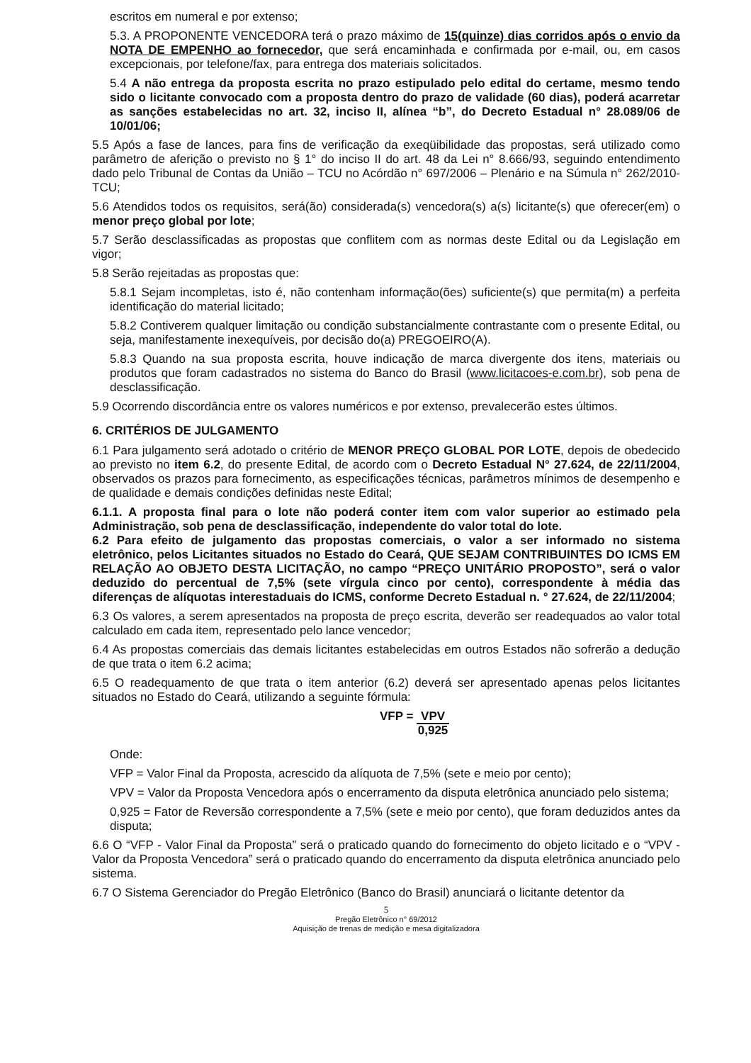escritos em numeral e por extenso;
5.3. A PROPONENTE VENCEDORA terá o prazo máximo de 15(quinze) dias corridos após o envio da NOTA DE EMPENHO ao fornecedor, que será encaminhada e confirmada por e-mail, ou, em casos excepcionais, por telefone/fax, para entrega dos materiais solicitados.
5.4 A não entrega da proposta escrita no prazo estipulado pelo edital do certame, mesmo tendo sido o licitante convocado com a proposta dentro do prazo de validade (60 dias), poderá acarretar as sanções estabelecidas no art. 32, inciso II, alínea “b”, do Decreto Estadual n° 28.089/06 de 10/01/06;
5.5 Após a fase de lances, para fins de verificação da exeqüibilidade das propostas, será utilizado como parâmetro de aferição o previsto no § 1° do inciso II do art. 48 da Lei n° 8.666/93, seguindo entendimento dado pelo Tribunal de Contas da União – TCU no Acórdão n° 697/2006 – Plenário e na Súmula n° 262/2010-TCU;
5.6 Atendidos todos os requisitos, será(ão) considerada(s) vencedora(s) a(s) licitante(s) que oferecer(em) o menor preço global por lote;
5.7 Serão desclassificadas as propostas que conflitem com as normas deste Edital ou da Legislação em vigor;
5.8 Serão rejeitadas as propostas que:
5.8.1 Sejam incompletas, isto é, não contenham informação(ões) suficiente(s) que permita(m) a perfeita identificação do material licitado;
5.8.2 Contiverem qualquer limitação ou condição substancialmente contrastante com o presente Edital, ou seja, manifestamente inexequíveis, por decisão do(a) PREGOEIRO(A).
5.8.3 Quando na sua proposta escrita, houve indicação de marca divergente dos itens, materiais ou produtos que foram cadastrados no sistema do Banco do Brasil (www.licitacoes-e.com.br), sob pena de desclassificação.
5.9 Ocorrendo discordância entre os valores numéricos e por extenso, prevalecerão estes últimos.
6. CRITÉRIOS DE JULGAMENTO
6.1 Para julgamento será adotado o critério de MENOR PREÇO GLOBAL POR LOTE, depois de obedecido ao previsto no item 6.2, do presente Edital, de acordo com o Decreto Estadual N° 27.624, de 22/11/2004, observados os prazos para fornecimento, as especificações técnicas, parâmetros mínimos de desempenho e de qualidade e demais condições definidas neste Edital;
6.1.1. A proposta final para o lote não poderá conter item com valor superior ao estimado pela Administração, sob pena de desclassificação, independente do valor total do lote.
6.2 Para efeito de julgamento das propostas comerciais, o valor a ser informado no sistema eletrônico, pelos Licitantes situados no Estado do Ceará, QUE SEJAM CONTRIBUINTES DO ICMS EM RELAÇÃO AO OBJETO DESTA LICITAÇÃO, no campo “PREÇO UNITÁRIO PROPOSTO”, será o valor deduzido do percentual de 7,5% (sete vírgula cinco por cento), correspondente à média das diferenças de alíquotas interestaduais do ICMS, conforme Decreto Estadual n. ° 27.624, de 22/11/2004;
6.3 Os valores, a serem apresentados na proposta de preço escrita, deverão ser readequados ao valor total calculado em cada item, representado pelo lance vencedor;
6.4 As propostas comerciais das demais licitantes estabelecidas em outros Estados não sofrerão a dedução de que trata o item 6.2 acima;
6.5 O readequamento de que trata o item anterior (6.2) deverá ser apresentado apenas pelos licitantes situados no Estado do Ceará, utilizando a seguinte fórmula:
VFP = VPV
0,925
Onde:
VFP = Valor Final da Proposta, acrescido da alíquota de 7,5% (sete e meio por cento);
VPV = Valor da Proposta Vencedora após o encerramento da disputa eletrônica anunciado pelo sistema;
0,925 = Fator de Reversão correspondente a 7,5% (sete e meio por cento), que foram deduzidos antes da disputa;
6.6 O “VFP - Valor Final da Proposta” será o praticado quando do fornecimento do objeto licitado e o “VPV - Valor da Proposta Vencedora” será o praticado quando do encerramento da disputa eletrônica anunciado pelo sistema.
6.7 O Sistema Gerenciador do Pregão Eletrônico (Banco do Brasil) anunciará o licitante detentor da
5
Pregão Eletrônico n° 69/2012
Aquisição de trenas de medição e mesa digitalizadora